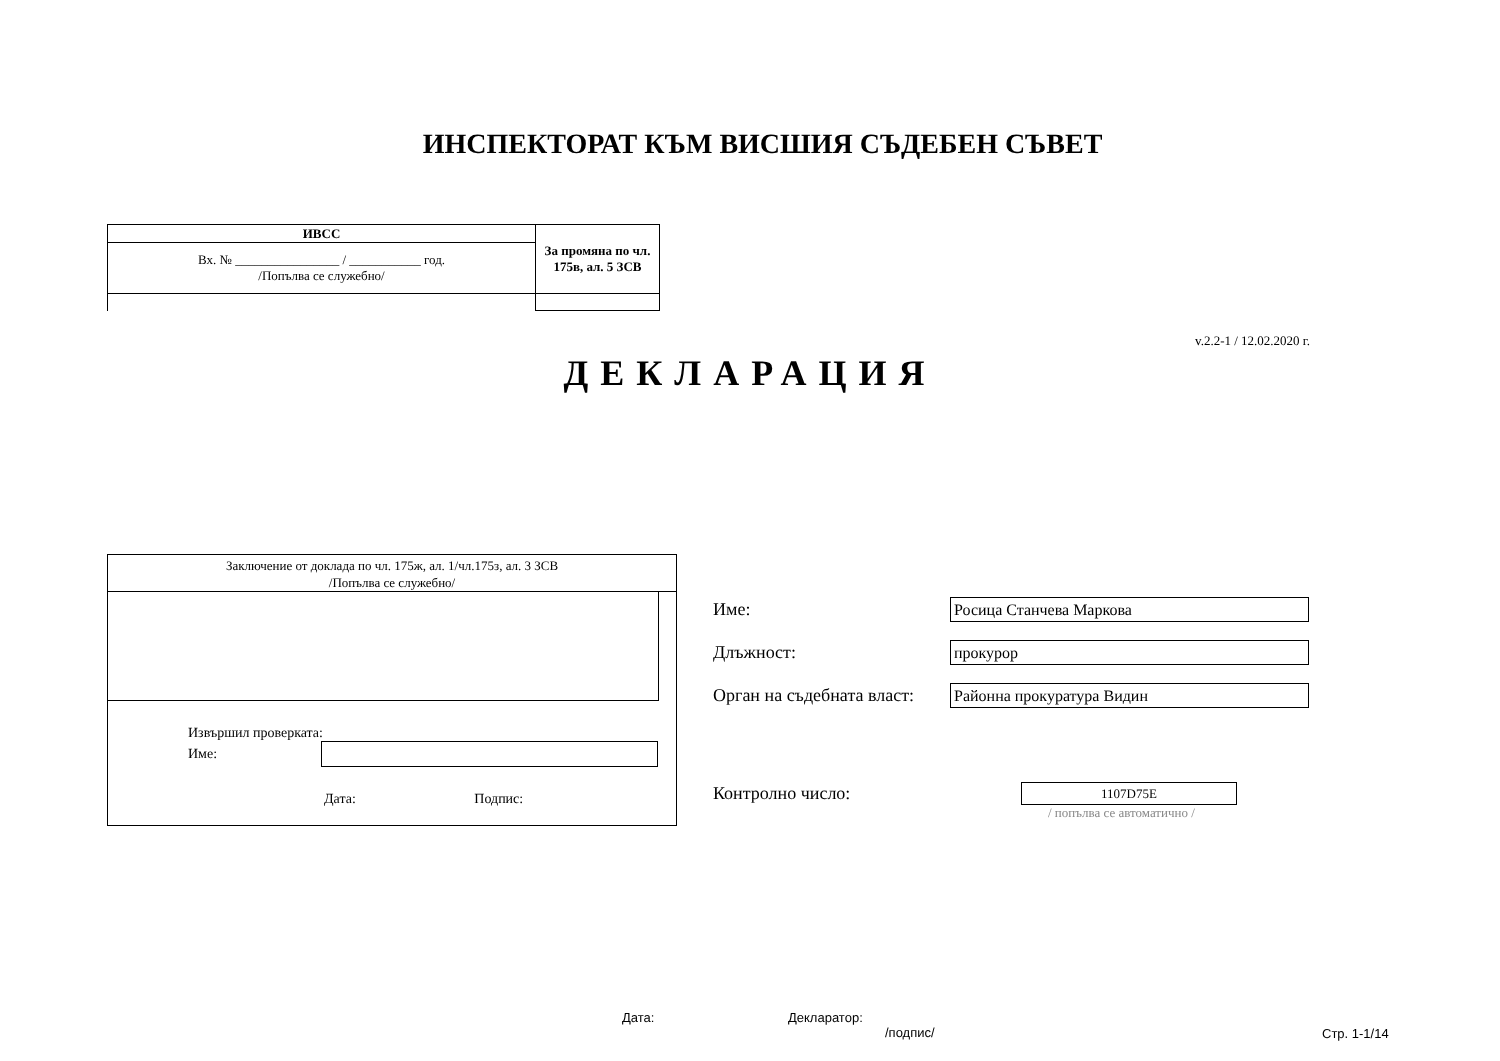ИНСПЕКТОРАТ КЪМ ВИСШИЯ СЪДЕБЕН СЪВЕТ
| ИВСС | За промяна по чл. 175в, ал. 5 ЗСВ |
| Вх. № ________________ / ___________ год. /Попълва се служебно/ | |
v.2.2-1 / 12.02.2020 г.
ДЕКЛАРАЦИЯ
Заключение от доклада по чл. 175ж, ал. 1/чл.175з, ал. 3 ЗСВ
/Попълва се служебно/
Извършил проверката:
Име:
Дата: Подпис:
Име: Росица Станчева Маркова
Длъжност: прокурор
Орган на съдебната власт: Районна прокуратура Видин
Контролно число: 1107D75E
/ попълва се автоматично /
Дата:
Декларатор:
/подпис/
Стр. 1-1/14